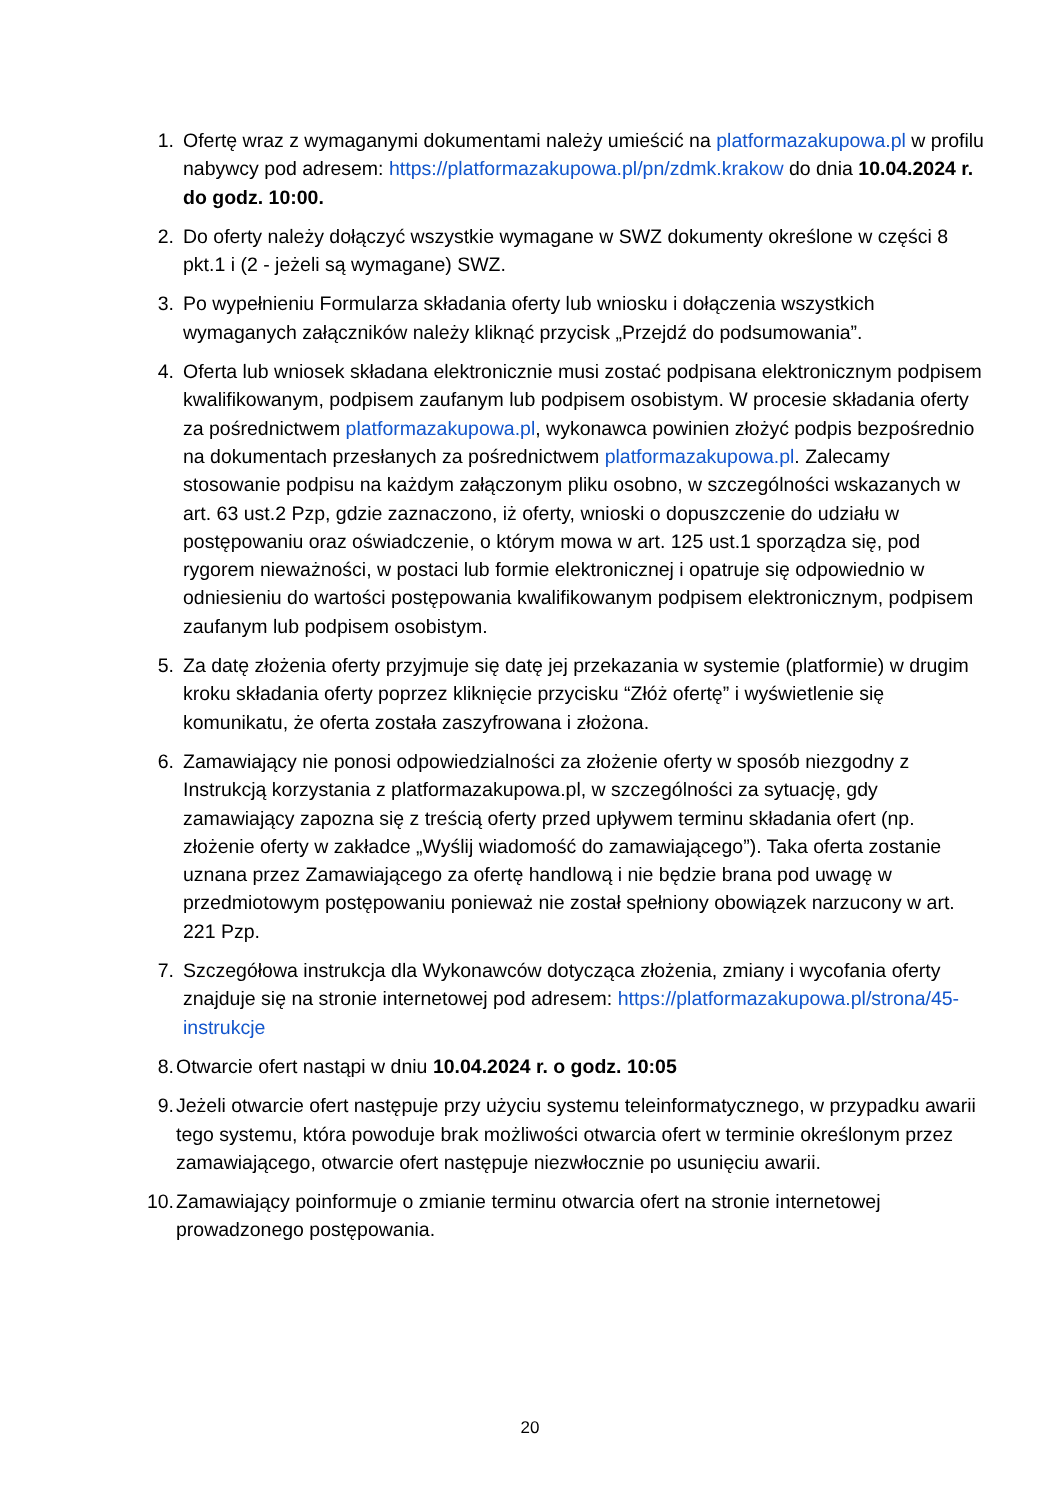1. Ofertę wraz z wymaganymi dokumentami należy umieścić na platformazakupowa.pl w profilu nabywcy pod adresem: https://platformazakupowa.pl/pn/zdmk.krakow do dnia 10.04.2024 r. do godz. 10:00.
2. Do oferty należy dołączyć wszystkie wymagane w SWZ dokumenty określone w części 8 pkt.1 i (2 - jeżeli są wymagane) SWZ.
3. Po wypełnieniu Formularza składania oferty lub wniosku i dołączenia wszystkich wymaganych załączników należy kliknąć przycisk „Przejdź do podsumowania”.
4. Oferta lub wniosek składana elektronicznie musi zostać podpisana elektronicznym podpisem kwalifikowanym, podpisem zaufanym lub podpisem osobistym. W procesie składania oferty za pośrednictwem platformazakupowa.pl, wykonawca powinien złożyć podpis bezpośrednio na dokumentach przesłanych za pośrednictwem platformazakupowa.pl. Zalecamy stosowanie podpisu na każdym załączonym pliku osobno, w szczególności wskazanych w art. 63 ust.2 Pzp, gdzie zaznaczono, iż oferty, wnioski o dopuszczenie do udziału w postępowaniu oraz oświadczenie, o którym mowa w art. 125 ust.1 sporządza się, pod rygorem nieważności, w postaci lub formie elektronicznej i opatruje się odpowiednio w odniesieniu do wartości postępowania kwalifikowanym podpisem elektronicznym, podpisem zaufanym lub podpisem osobistym.
5. Za datę złożenia oferty przyjmuje się datę jej przekazania w systemie (platformie) w drugim kroku składania oferty poprzez kliknięcie przycisku “Złóż ofertę” i wyświetlenie się komunikatu, że oferta została zaszyfrowana i złożona.
6. Zamawiający nie ponosi odpowiedzialności za złożenie oferty w sposób niezgodny z Instrukcją korzystania z platformazakupowa.pl, w szczególności za sytuację, gdy zamawiający zapozna się z treścią oferty przed upływem terminu składania ofert (np. złożenie oferty w zakładce „Wyślij wiadomość do zamawiającego”). Taka oferta zostanie uznana przez Zamawiającego za ofertę handlową i nie będzie brana pod uwagę w przedmiotowym postępowaniu ponieważ nie został spełniony obowiązek narzucony w art. 221 Pzp.
7. Szczegółowa instrukcja dla Wykonawców dotycząca złożenia, zmiany i wycofania oferty znajduje się na stronie internetowej pod adresem: https://platformazakupowa.pl/strona/45-instrukcje
8. Otwarcie ofert nastąpi w dniu 10.04.2024 r. o godz. 10:05
9. Jeżeli otwarcie ofert następuje przy użyciu systemu teleinformatycznego, w przypadku awarii tego systemu, która powoduje brak możliwości otwarcia ofert w terminie określonym przez zamawiającego, otwarcie ofert następuje niezwłocznie po usunięciu awarii.
10. Zamawiający poinformuje o zmianie terminu otwarcia ofert na stronie internetowej prowadzonego postępowania.
20